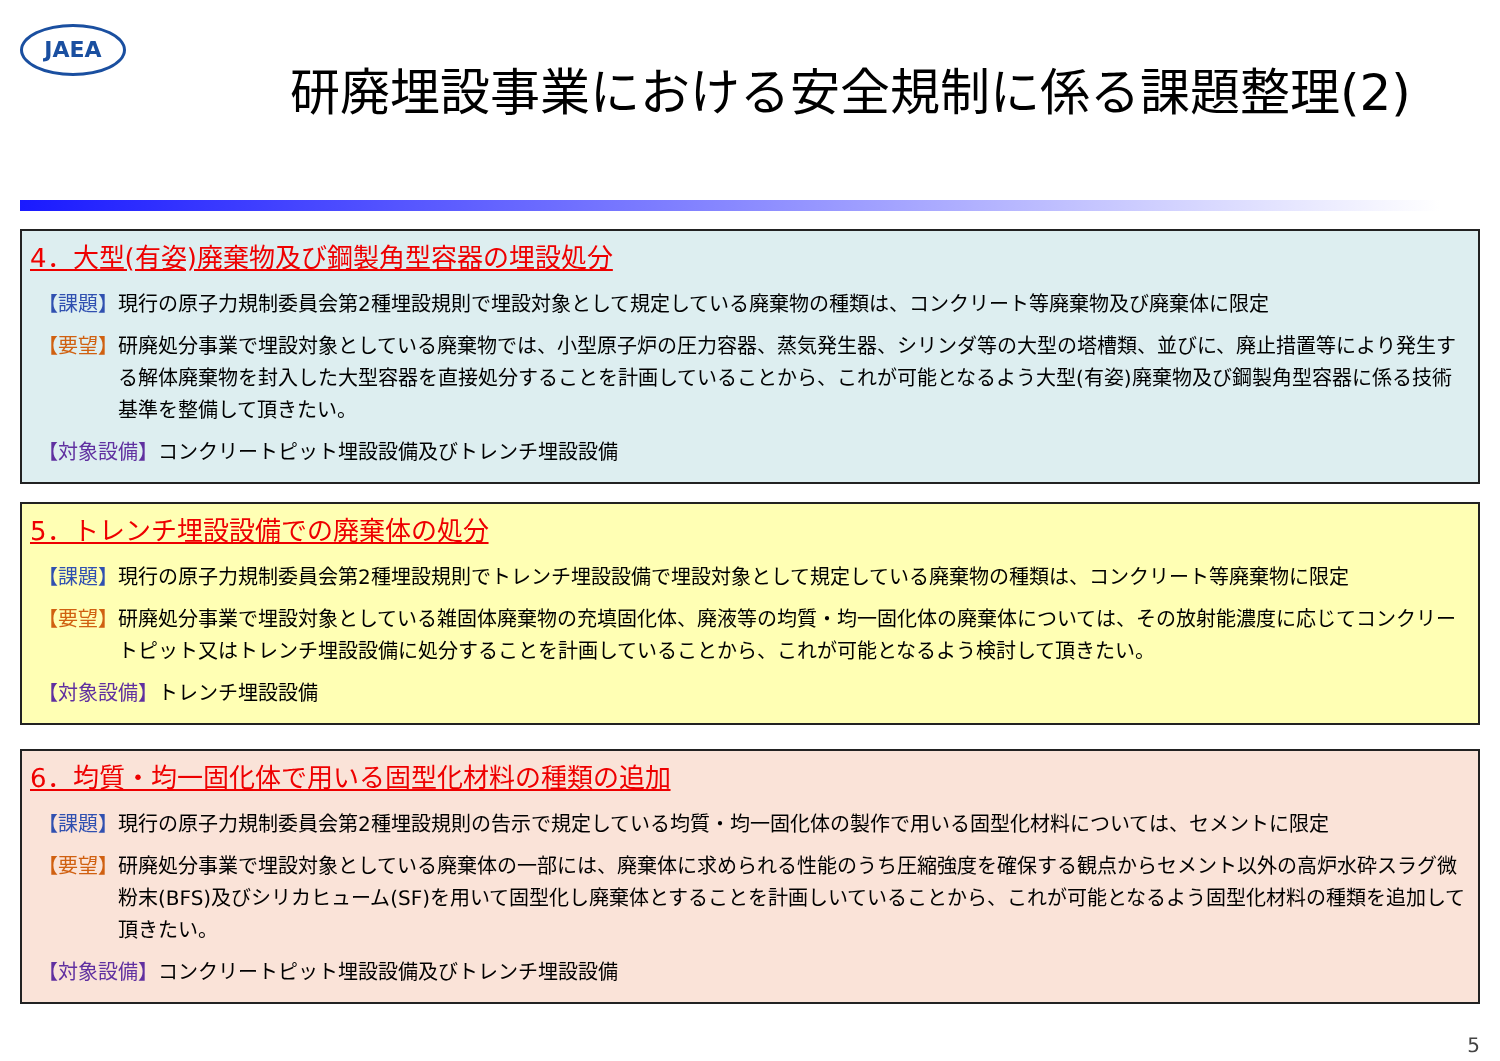JAEA
研廃埋設事業における安全規制に係る課題整理(2)
4．大型(有姿)廃棄物及び鋼製角型容器の埋設処分
【課題】 現行の原子力規制委員会第2種埋設規則で埋設対象として規定している廃棄物の種類は、コンクリート等廃棄物及び廃棄体に限定
【要望】 研廃処分事業で埋設対象としている廃棄物では、小型原子炉の圧力容器、蒸気発生器、シリンダ等の大型の塔槽類、並びに、廃止措置等により発生する解体廃棄物を封入した大型容器を直接処分することを計画していることから、これが可能となるよう大型(有姿)廃棄物及び鋼製角型容器に係る技術基準を整備して頂きたい。
【対象設備】 コンクリートピット埋設設備及びトレンチ埋設設備
5．トレンチ埋設設備での廃棄体の処分
【課題】 現行の原子力規制委員会第2種埋設規則でトレンチ埋設設備で埋設対象として規定している廃棄物の種類は、コンクリート等廃棄物に限定
【要望】 研廃処分事業で埋設対象としている雑固体廃棄物の充填固化体、廃液等の均質・均一固化体の廃棄体については、その放射能濃度に応じてコンクリートピット又はトレンチ埋設設備に処分することを計画していることから、これが可能となるよう検討して頂きたい。
【対象設備】 トレンチ埋設設備
6．均質・均一固化体で用いる固型化材料の種類の追加
【課題】 現行の原子力規制委員会第2種埋設規則の告示で規定している均質・均一固化体の製作で用いる固型化材料については、セメントに限定
【要望】 研廃処分事業で埋設対象としている廃棄体の一部には、廃棄体に求められる性能のうち圧縮強度を確保する観点からセメント以外の高炉水砕スラグ微粉末(BFS)及びシリカヒューム(SF)を用いて固型化し廃棄体とすることを計画しいていることから、これが可能となるよう固型化材料の種類を追加して頂きたい。
【対象設備】 コンクリートピット埋設設備及びトレンチ埋設設備
5